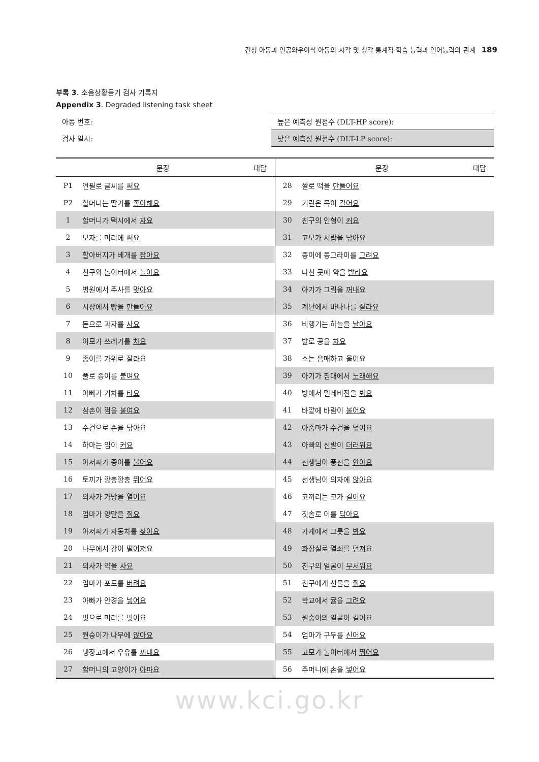건청 아동과 인공와우이식 아동의 시각 및 청각 통계적 학습 능력과 언어능력의 관계 189
부록 3. 소음상황듣기 검사 기록지
Appendix 3. Degraded listening task sheet
| 아동 번호: | 높은 예측성 원점수 (DLT-HP score): |
| 검사 일시: | 낮은 예측성 원점수 (DLT-LP score): |
| | 문장 | 대답 | | 문장 | 대답 |
| --- | --- | --- | --- | --- | --- |
| P1 | 연필로 글씨를 써요 | | 28 | 쌀로 떡을 만들어요 | |
| P2 | 할머니는 딸기를 좋아해요 | | 29 | 기린은 목이 길어요 | |
| 1 | 할머니가 택시에서 자요 | | 30 | 친구의 인형이 커요 | |
| 2 | 모자를 머리에 써요 | | 31 | 고모가 서랍을 닦아요 | |
| 3 | 할아버지가 베개를 잡아요 | | 32 | 종이에 동그라미를 그려요 | |
| 4 | 친구와 놀이터에서 놀아요 | | 33 | 다친 곳에 약을 발라요 | |
| 5 | 병원에서 주사를 맞아요 | | 34 | 아기가 그림을 꺼내요 | |
| 6 | 시장에서 빵을 만들어요 | | 35 | 계단에서 바나나를 잘라요 | |
| 7 | 돈으로 과자를 사요 | | 36 | 비행기는 하늘을 날아요 | |
| 8 | 이모가 쓰레기를 차요 | | 37 | 발로 공을 차요 | |
| 9 | 종이를 가위로 잘라요 | | 38 | 소는 음매하고 울어요 | |
| 10 | 풀로 종이를 붙여요 | | 39 | 아기가 침대에서 노래해요 | |
| 11 | 아빠가 기차를 타요 | | 40 | 방에서 텔레비전을 봐요 | |
| 12 | 삼촌이 껌을 붙여요 | | 41 | 바깥에 바람이 불어요 | |
| 13 | 수건으로 손을 닦아요 | | 42 | 아줌마가 수건을 덮어요 | |
| 14 | 하마는 입이 커요 | | 43 | 아빠의 신발이 더러워요 | |
| 15 | 아저씨가 종이를 불어요 | | 44 | 선생님이 풍선을 안아요 | |
| 16 | 토끼가 깡충깡충 뛰어요 | | 45 | 선생님이 의자에 앉아요 | |
| 17 | 의사가 가방을 열어요 | | 46 | 코끼리는 코가 길어요 | |
| 18 | 엄마가 양말을 줘요 | | 47 | 칫솔로 이를 닦아요 | |
| 19 | 아저씨가 자동차를 찾아요 | | 48 | 가게에서 그릇을 봐요 | |
| 20 | 나무에서 감이 떨어져요 | | 49 | 화장실로 열쇠를 던져요 | |
| 21 | 의사가 약을 사요 | | 50 | 친구의 얼굴이 무서워요 | |
| 22 | 엄마가 포도를 버려요 | | 51 | 친구에게 선물을 줘요 | |
| 23 | 아빠가 안경을 넣어요 | | 52 | 학교에서 귤을 그려요 | |
| 24 | 빗으로 머리를 빗어요 | | 53 | 원숭이의 얼굴이 길어요 | |
| 25 | 원숭이가 나무에 앉아요 | | 54 | 엄마가 구두를 신어요 | |
| 26 | 냉장고에서 우유를 꺼내요 | | 55 | 고모가 놀이터에서 뛰어요 | |
| 27 | 할머니의 고양이가 아파요 | | 56 | 주머니에 손을 넣어요 | |
www.kci.go.kr